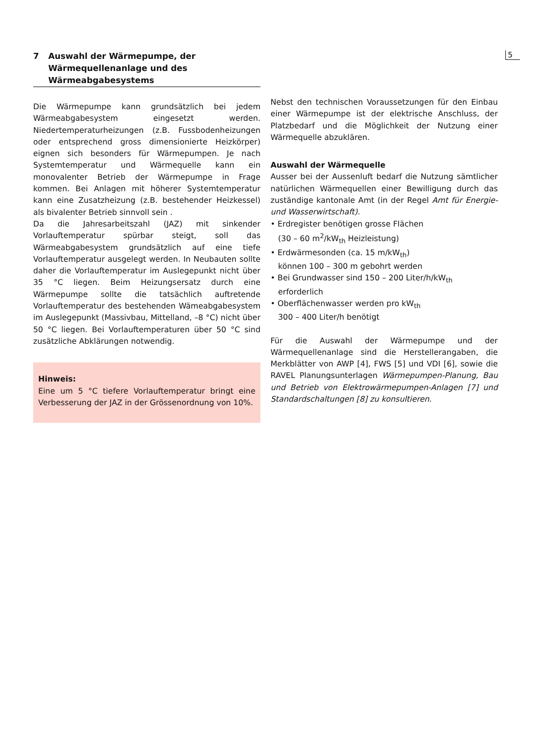5
7 Auswahl der Wärmepumpe, der
Wärmequellenanlage und des
Wärmeabgabesystems
Die Wärmepumpe kann grundsätzlich bei jedem Wärmeabgabesystem eingesetzt werden. Niedertemperaturheizungen (z.B. Fussbodenheizungen oder entsprechend gross dimensionierte Heizkörper) eignen sich besonders für Wärmepumpen. Je nach Systemtemperatur und Wärmequelle kann ein monovalenter Betrieb der Wärmepumpe in Frage kommen. Bei Anlagen mit höherer Systemtemperatur kann eine Zusatzheizung (z.B. bestehender Heizkessel) als bivalenter Betrieb sinnvoll sein .
Da die Jahresarbeitszahl (JAZ) mit sinkender Vorlauftemperatur spürbar steigt, soll das Wärmeabgabesystem grundsätzlich auf eine tiefe Vorlauftemperatur ausgelegt werden. In Neubauten sollte daher die Vorlauftemperatur im Auslegepunkt nicht über 35 °C liegen. Beim Heizungsersatz durch eine Wärmepumpe sollte die tatsächlich auftretende Vorlauftemperatur des bestehenden Wämeabgabesystem im Auslegepunkt (Massivbau, Mittelland, –8 °C) nicht über 50 °C liegen. Bei Vorlauftemperaturen über 50 °C sind zusätzliche Abklärungen notwendig.
Hinweis:
Eine um 5 °C tiefere Vorlauftemperatur bringt eine Verbesserung der JAZ in der Grössenordnung von 10%.
Nebst den technischen Voraussetzungen für den Einbau einer Wärmepumpe ist der elektrische Anschluss, der Platzbedarf und die Möglichkeit der Nutzung einer Wärmequelle abzuklären.
Auswahl der Wärmequelle
Ausser bei der Aussenluft bedarf die Nutzung sämtlicher natürlichen Wärmequellen einer Bewilligung durch das zuständige kantonale Amt (in der Regel Amt für Energie- und Wasserwirtschaft).
• Erdregister benötigen grosse Flächen
(30 – 60 m<sup>2</sup>/kW<sub>th</sub> Heizleistung)
• Erdwärmesonden (ca. 15 m/kW<sub>th</sub>)
können 100 – 300 m gebohrt werden
• Bei Grundwasser sind 150 – 200 Liter/h/kW<sub>th</sub>
erforderlich
• Oberflächenwasser werden pro kW<sub>th</sub>
300 – 400 Liter/h benötigt
Für die Auswahl der Wärmepumpe und der Wärmequellenanlage sind die Herstellerangaben, die Merkblätter von AWP [4], FWS [5] und VDI [6], sowie die RAVEL Planungsunterlagen Wärmepumpen-Planung, Bau und Betrieb von Elektrowärmepumpen-Anlagen [7] und Standardschaltungen [8] zu konsultieren.